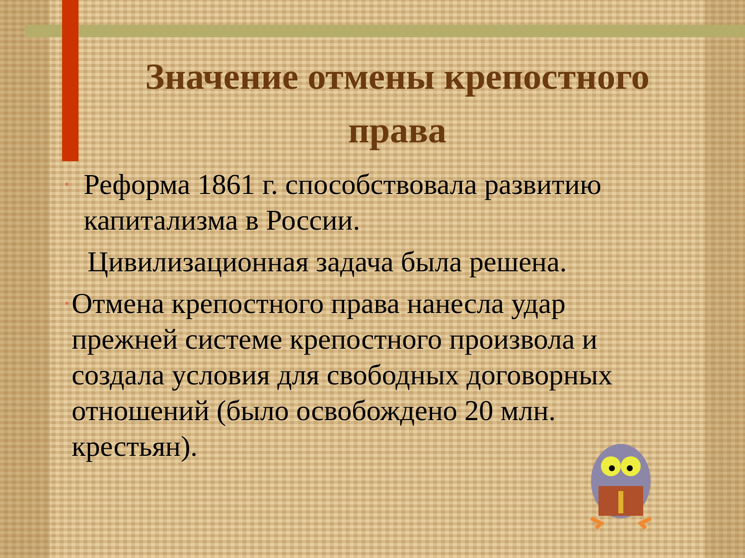Значение отмены крепостного права
•
Реформа 1861 г. способствовала развитию капитализма в России.
Цивилизационная задача была решена.
•
Отмена крепостного права нанесла удар прежней системе крепостного произвола и создала условия для свободных договорных отношений (было освобождено 20 млн. крестьян).